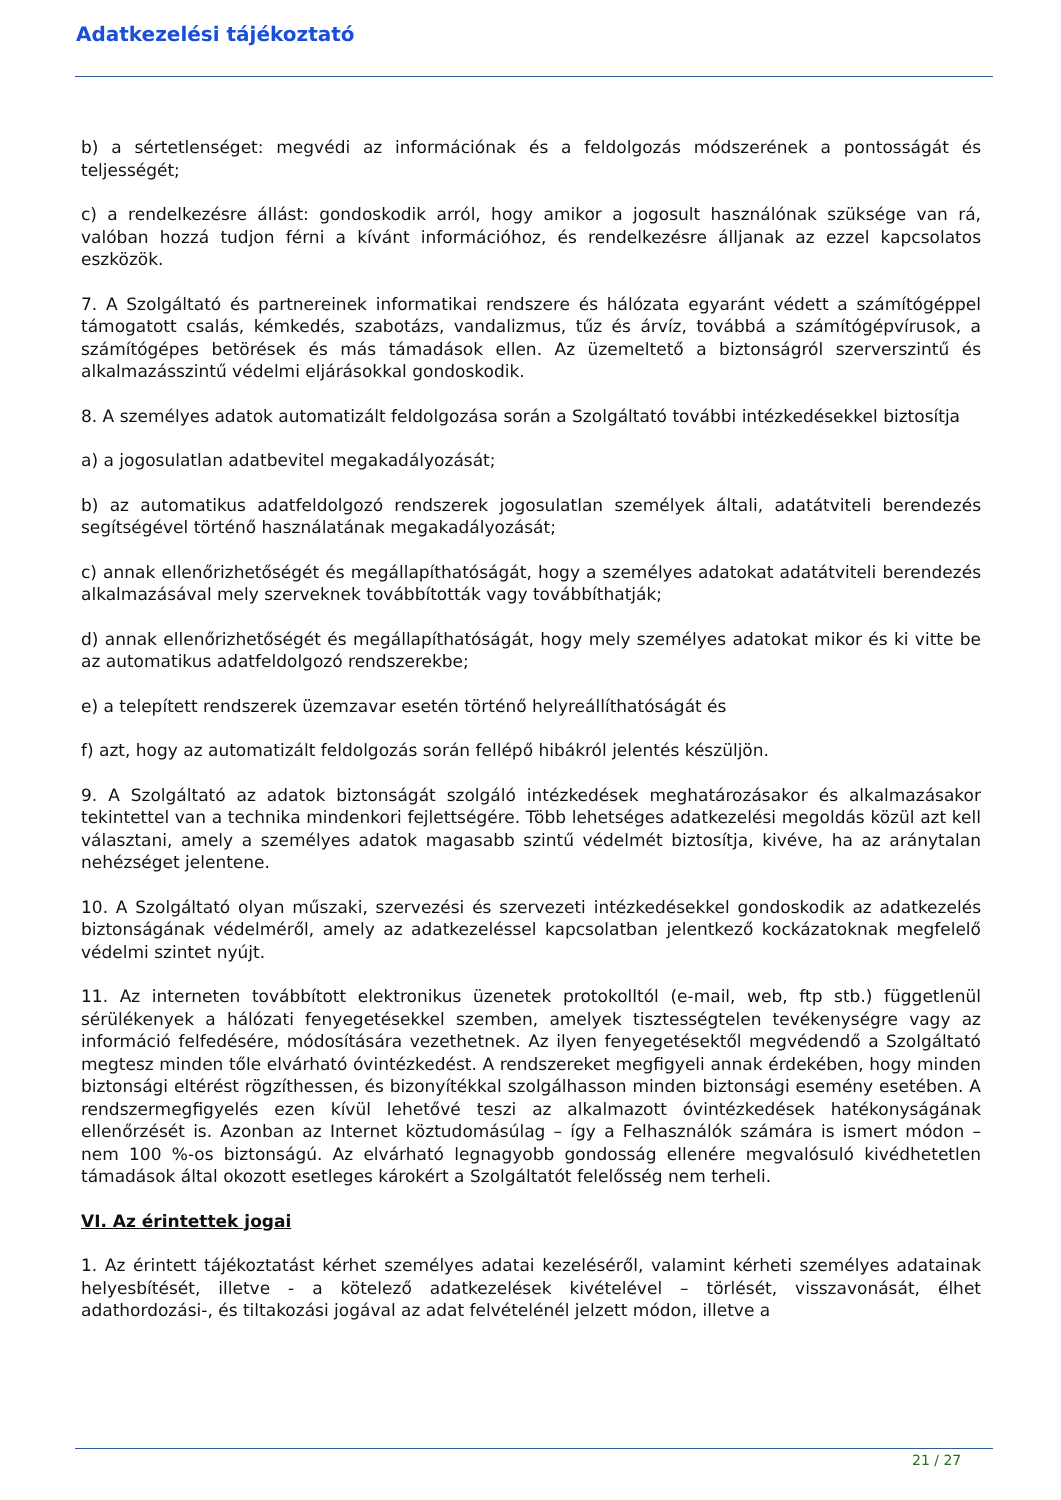Adatkezelési tájékoztató
b) a sértetlenséget: megvédi az információnak és a feldolgozás módszerének a pontosságát és teljességét;
c) a rendelkezésre állást: gondoskodik arról, hogy amikor a jogosult használónak szüksége van rá, valóban hozzá tudjon férni a kívánt információhoz, és rendelkezésre álljanak az ezzel kapcsolatos eszközök.
7. A Szolgáltató és partnereinek informatikai rendszere és hálózata egyaránt védett a számítógéppel támogatott csalás, kémkedés, szabotázs, vandalizmus, tűz és árvíz, továbbá a számítógépvírusok, a számítógépes betörések és más támadások ellen. Az üzemeltető a biztonságról szerverszintű és alkalmazásszintű védelmi eljárásokkal gondoskodik.
8. A személyes adatok automatizált feldolgozása során a Szolgáltató további intézkedésekkel biztosítja
a) a jogosulatlan adatbevitel megakadályozását;
b) az automatikus adatfeldolgozó rendszerek jogosulatlan személyek általi, adatátviteli berendezés segítségével történő használatának megakadályozását;
c) annak ellenőrizhetőségét és megállapíthatóságát, hogy a személyes adatokat adatátviteli berendezés alkalmazásával mely szerveknek továbbították vagy továbbíthatják;
d) annak ellenőrizhetőségét és megállapíthatóságát, hogy mely személyes adatokat mikor és ki vitte be az automatikus adatfeldolgozó rendszerekbe;
e) a telepített rendszerek üzemzavar esetén történő helyreállíthatóságát és
f) azt, hogy az automatizált feldolgozás során fellépő hibákról jelentés készüljön.
9. A Szolgáltató az adatok biztonságát szolgáló intézkedések meghatározásakor és alkalmazásakor tekintettel van a technika mindenkori fejlettségére. Több lehetséges adatkezelési megoldás közül azt kell választani, amely a személyes adatok magasabb szintű védelmét biztosítja, kivéve, ha az aránytalan nehézséget jelentene.
10. A Szolgáltató olyan műszaki, szervezési és szervezeti intézkedésekkel gondoskodik az adatkezelés biztonságának védelméről, amely az adatkezeléssel kapcsolatban jelentkező kockázatoknak megfelelő védelmi szintet nyújt.
11. Az interneten továbbított elektronikus üzenetek protokolltól (e-mail, web, ftp stb.) függetlenül sérülékenyek a hálózati fenyegetésekkel szemben, amelyek tisztességtelen tevékenységre vagy az információ felfedésére, módosítására vezethetnek. Az ilyen fenyegetésektől megvédendő a Szolgáltató megtesz minden tőle elvárható óvintézkedést. A rendszereket megfigyeli annak érdekében, hogy minden biztonsági eltérést rögzíthessen, és bizonyítékkal szolgálhasson minden biztonsági esemény esetében. A rendszermegfigyelés ezen kívül lehetővé teszi az alkalmazott óvintézkedések hatékonyságának ellenőrzését is. Azonban az Internet köztudomásúlag – így a Felhasználók számára is ismert módon – nem 100 %-os biztonságú. Az elvárható legnagyobb gondosság ellenére megvalósuló kivédhetetlen támadások által okozott esetleges károkért a Szolgáltatót felelősség nem terheli.
VI. Az érintettek jogai
1. Az érintett tájékoztatást kérhet személyes adatai kezeléséről, valamint kérheti személyes adatainak helyesbítését, illetve - a kötelező adatkezelések kivételével – törlését, visszavonását, élhet adathordozási-, és tiltakozási jogával az adat felvételénél jelzett módon, illetve a
21 / 27